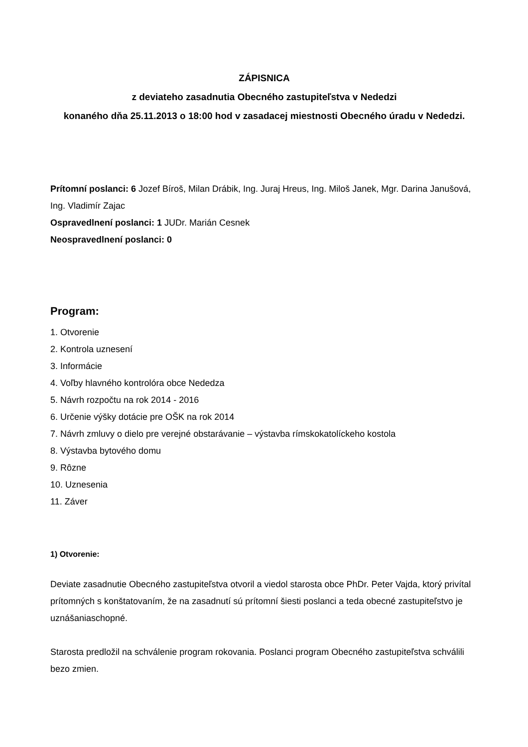ZÁPISNICA
z deviateho zasadnutia Obecného zastupiteľstva v Nededzi
konaného dňa 25.11.2013 o 18:00 hod v zasadacej miestnosti Obecného úradu v Nededzi.
Prítomní poslanci: 6 Jozef Bíroš, Milan Drábik, Ing. Juraj Hreus, Ing. Miloš Janek, Mgr. Darina Janušová, Ing. Vladimír Zajac
Ospravedlnení poslanci: 1 JUDr. Marián Cesnek
Neospravedlnení poslanci: 0
Program:
1. Otvorenie
2. Kontrola uznesení
3. Informácie
4. Voľby hlavného kontrolóra obce Nededza
5. Návrh rozpočtu na rok 2014 - 2016
6. Určenie výšky dotácie pre OŠK na rok 2014
7. Návrh zmluvy o dielo pre verejné obstarávanie – výstavba rímskokatolíckeho kostola
8. Výstavba bytového domu
9. Rôzne
10. Uznesenia
11. Záver
1) Otvorenie:
Deviate zasadnutie Obecného zastupiteľstva otvoril a viedol starosta obce PhDr. Peter Vajda, ktorý privítal prítomných s konštatovaním, že na zasadnutí sú prítomní šiesti poslanci a teda obecné zastupiteľstvo je uznášaniaschopné.
Starosta predložil na schválenie program rokovania. Poslanci program Obecného zastupiteľstva schválili bezo zmien.